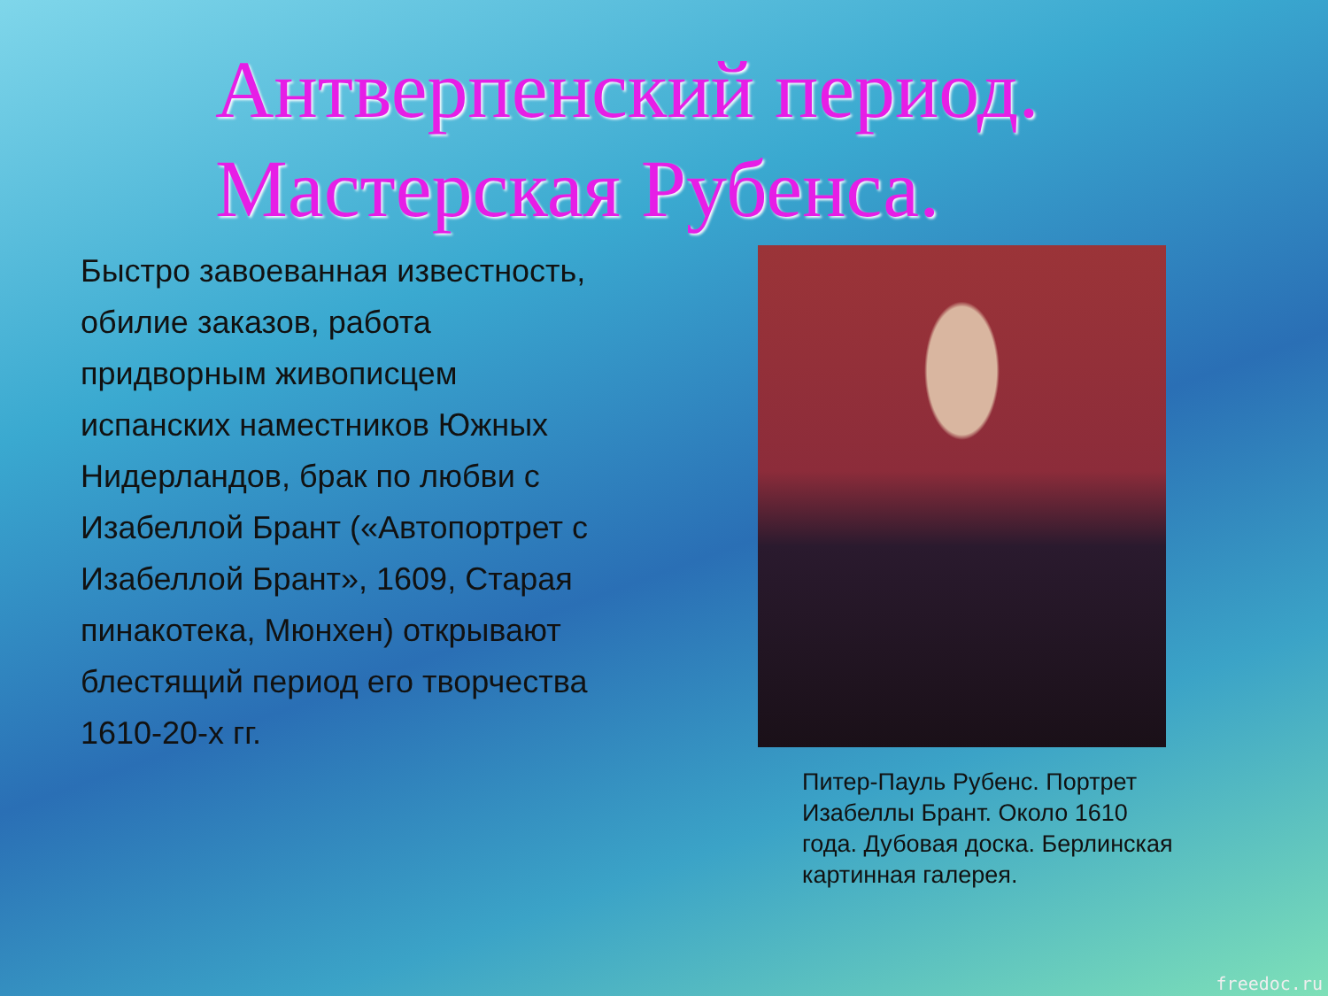Антверпенский период.
Мастерская Рубенса.
Быстро завоеванная известность, обилие заказов, работа придворным живописцем испанских наместников Южных Нидерландов, брак по любви с Изабеллой Брант («Автопортрет с Изабеллой Брант», 1609, Старая пинакотека, Мюнхен) открывают блестящий период его творчества 1610-20-х гг.
Питер-Пауль Рубенс. Портрет Изабеллы Брант. Около 1610 года. Дубовая доска. Берлинская картинная галерея.
freedoc.ru